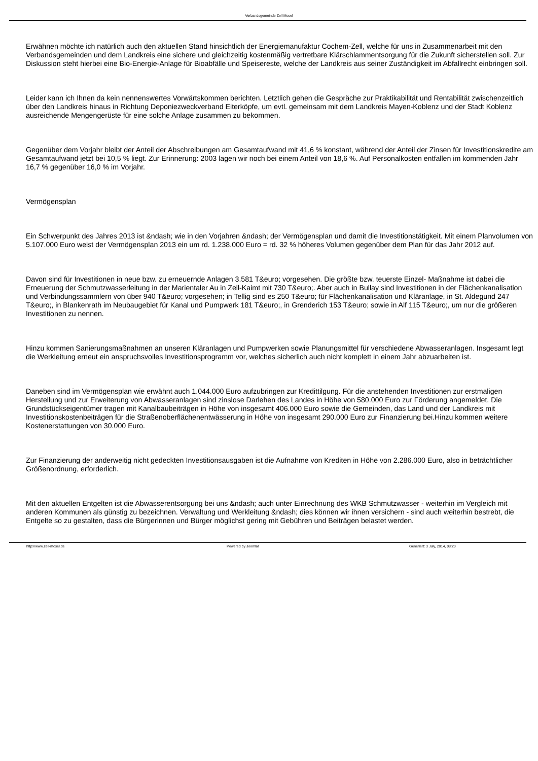Verbandsgemeinde Zell Mosel
Erwähnen möchte ich natürlich auch den aktuellen Stand hinsichtlich der Energiemanufaktur Cochem-Zell, welche für uns in Zusammenarbeit mit den Verbandsgemeinden und dem Landkreis eine sichere und gleichzeitig kostenmäßig vertretbare Klärschlammentsorgung für die Zukunft sicherstellen soll. Zur Diskussion steht hierbei eine Bio-Energie-Anlage für Bioabfälle und Speisereste, welche der Landkreis aus seiner Zuständigkeit im Abfallrecht einbringen soll.
Leider kann ich Ihnen da kein nennenswertes Vorwärtskommen berichten. Letztlich gehen die Gespräche zur Praktikabilität und Rentabilität zwischenzeitlich über den Landkreis hinaus in Richtung Deponiezweckverband Eiterköpfe, um evtl. gemeinsam mit dem Landkreis Mayen-Koblenz und der Stadt Koblenz ausreichende Mengengerüste für eine solche Anlage zusammen zu bekommen.
Gegenüber dem Vorjahr bleibt der Anteil der Abschreibungen am Gesamtaufwand mit 41,6 % konstant, während der Anteil der Zinsen für Investitionskredite am Gesamtaufwand jetzt bei 10,5 % liegt. Zur Erinnerung: 2003 lagen wir noch bei einem Anteil von 18,6 %. Auf Personalkosten entfallen im kommenden Jahr 16,7 % gegenüber 16,0 % im Vorjahr.
Vermögensplan
Ein Schwerpunkt des Jahres 2013 ist &ndash; wie in den Vorjahren &ndash; der Vermögensplan und damit die Investitionstätigkeit. Mit einem Planvolumen von 5.107.000 Euro weist der Vermögensplan 2013 ein um rd. 1.238.000 Euro = rd. 32 % höheres Volumen gegenüber dem Plan für das Jahr 2012 auf.
Davon sind für Investitionen in neue bzw. zu erneuernde Anlagen 3.581 T&euro; vorgesehen. Die größte bzw. teuerste Einzel- Maßnahme ist dabei die Erneuerung der Schmutzwasserleitung in der Marientaler Au in Zell-Kaimt mit 730 T&euro;. Aber auch in Bullay sind Investitionen in der Flächenkanalisation und Verbindungssammlern von über 940 T&euro; vorgesehen; in Tellig sind es 250 T&euro; für Flächenkanalisation und Kläranlage, in St. Aldegund 247 T&euro;, in Blankenrath im Neubaugebiet für Kanal und Pumpwerk 181 T&euro;, in Grenderich 153 T&euro; sowie in Alf 115 T&euro;, um nur die größeren Investitionen zu nennen.
Hinzu kommen Sanierungsmaßnahmen an unseren Kläranlagen und Pumpwerken sowie Planungsmittel für verschiedene Abwasseranlagen. Insgesamt legt die Werkleitung erneut ein anspruchsvolles Investitionsprogramm vor, welches sicherlich auch nicht komplett in einem Jahr abzuarbeiten ist.
Daneben sind im Vermögensplan wie erwähnt auch 1.044.000 Euro aufzubringen zur Kredittilgung. Für die anstehenden Investitionen zur erstmaligen Herstellung und zur Erweiterung von Abwasseranlagen sind zinslose Darlehen des Landes in Höhe von 580.000 Euro zur Förderung angemeldet. Die Grundstückseigentümer tragen mit Kanalbaubeiträgen in Höhe von insgesamt 406.000 Euro sowie die Gemeinden, das Land und der Landkreis mit Investitionskostenbeiträgen für die Straßenoberflächenentwässerung in Höhe von insgesamt 290.000 Euro zur Finanzierung bei.Hinzu kommen weitere Kostenerstattungen von 30.000 Euro.
Zur Finanzierung der anderweitig nicht gedeckten Investitionsausgaben ist die Aufnahme von Krediten in Höhe von 2.286.000 Euro, also in beträchtlicher Größenordnung, erforderlich.
Mit den aktuellen Entgelten ist die Abwasserentsorgung bei uns &ndash; auch unter Einrechnung des WKB Schmutzwasser - weiterhin im Vergleich mit anderen Kommunen als günstig zu bezeichnen. Verwaltung und Werkleitung &ndash; dies können wir ihnen versichern - sind auch weiterhin bestrebt, die Entgelte so zu gestalten, dass die Bürgerinnen und Bürger möglichst gering mit Gebühren und Beiträgen belastet werden.
http://www.zell-mosel.de Powered by Joomla! Generiert: 3 July, 2014, 08:20